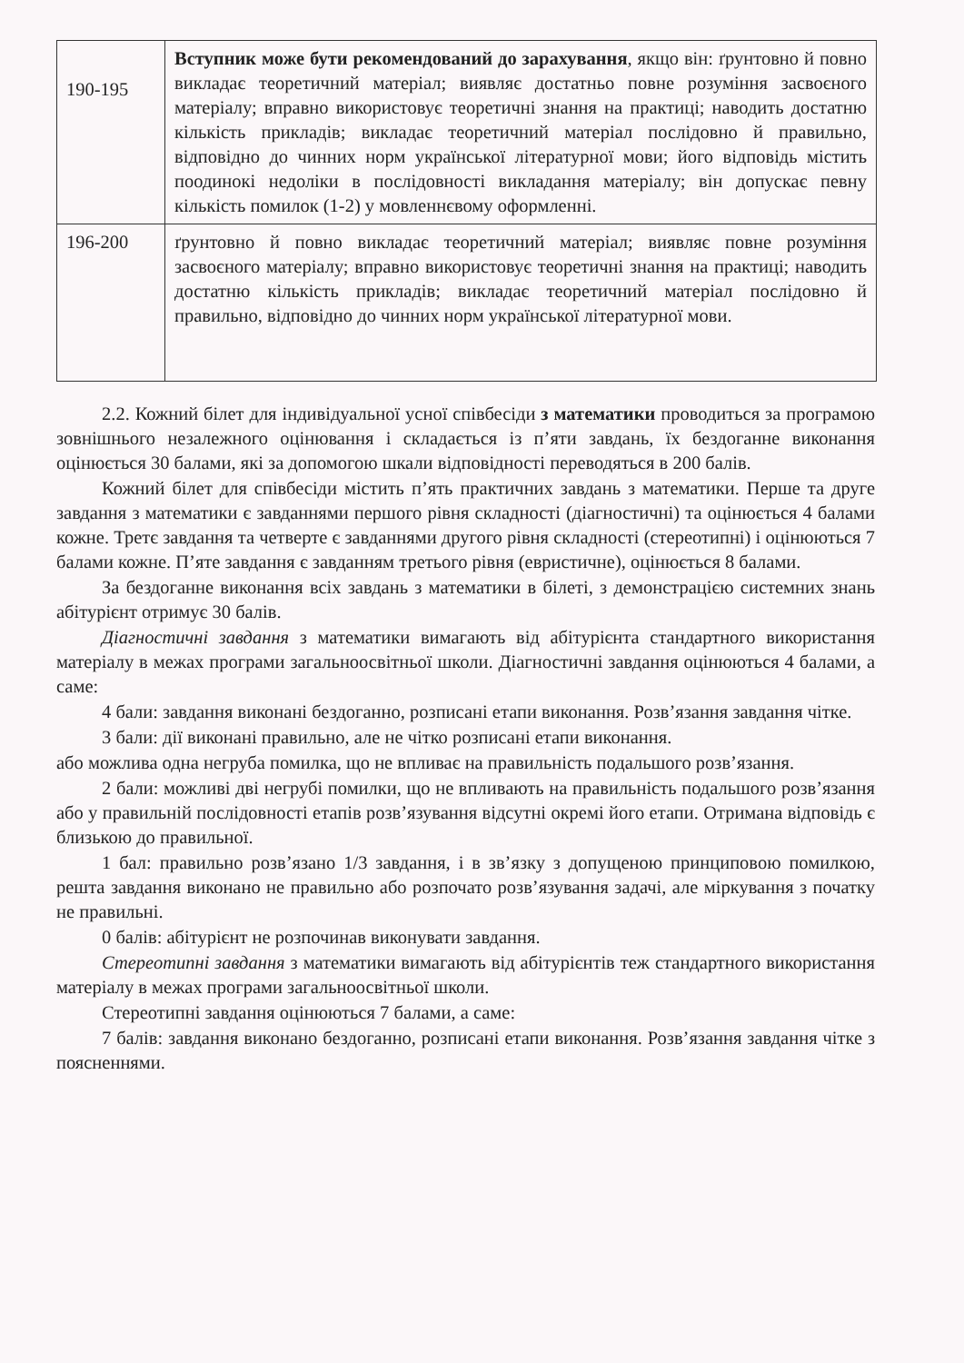| 190-195 | Вступник може бути рекомендований до зарахування , якщо він: ґрунтовно й повно викладає теоретичний матеріал; виявляє достатньо повне розуміння засвоєного матеріалу; вправно використовує теоретичні знання на практиці; наводить достатню кількість прикладів; викладає теоретичний матеріал послідовно й правильно, відповідно до чинних норм української літературної мови; його відповідь містить поодинокі недоліки в послідовності викладання матеріалу; він допускає певну кількість помилок (1-2) у мовленнєвому оформленні. |
| 196-200 | ґрунтовно й повно викладає теоретичний матеріал; виявляє повне розуміння засвоєного матеріалу; вправно використовує теоретичні знання на практиці; наводить достатню кількість прикладів; викладає теоретичний матеріал послідовно й правильно, відповідно до чинних норм української літературної мови. |
2.2. Кожний білет для індивідуальної усної співбесіди з математики проводиться за програмою зовнішнього незалежного оцінювання і складається із п’яти завдань, їх бездоганне виконання оцінюється 30 балами, які за допомогою шкали відповідності переводяться в 200 балів.
Кожний білет для співбесіди містить п’ять практичних завдань з математики. Перше та друге завдання з математики є завданнями першого рівня складності (діагностичні) та оцінюється 4 балами кожне. Третє завдання та четверте є завданнями другого рівня складності (стереотипні) і оцінюються 7 балами кожне. П’яте завдання є завданням третього рівня (евристичне), оцінюється 8 балами.
За бездоганне виконання всіх завдань з математики в білеті, з демонстрацією системних знань абітурієнт отримує 30 балів.
Діагностичні завдання з математики вимагають від абітурієнта стандартного використання матеріалу в межах програми загальноосвітньої школи. Діагностичні завдання оцінюються 4 балами, а саме:
4 бали: завдання виконані бездоганно, розписані етапи виконання. Розв’язання завдання чітке.
3 бали: дії виконані правильно, але не чітко розписані етапи виконання.
або можлива одна негруба помилка, що не впливає на правильність подальшого розв’язання.
2 бали: можливі дві негрубі помилки, що не впливають на правильність подальшого розв’язання або у правильній послідовності етапів розв’язування відсутні окремі його етапи. Отримана відповідь є близькою до правильної.
1 бал: правильно розв’язано 1/3 завдання, і в зв’язку з допущеною принциповою помилкою, решта завдання виконано не правильно або розпочато розв’язування задачі, але міркування з початку не правильні.
0 балів: абітурієнт не розпочинав виконувати завдання.
Стереотипні завдання з математики вимагають від абітурієнтів теж стандартного використання матеріалу в межах програми загальноосвітньої школи.
Стереотипні завдання оцінюються 7 балами, а саме:
7 балів: завдання виконано бездоганно, розписані етапи виконання. Розв’язання завдання чітке з поясненнями.